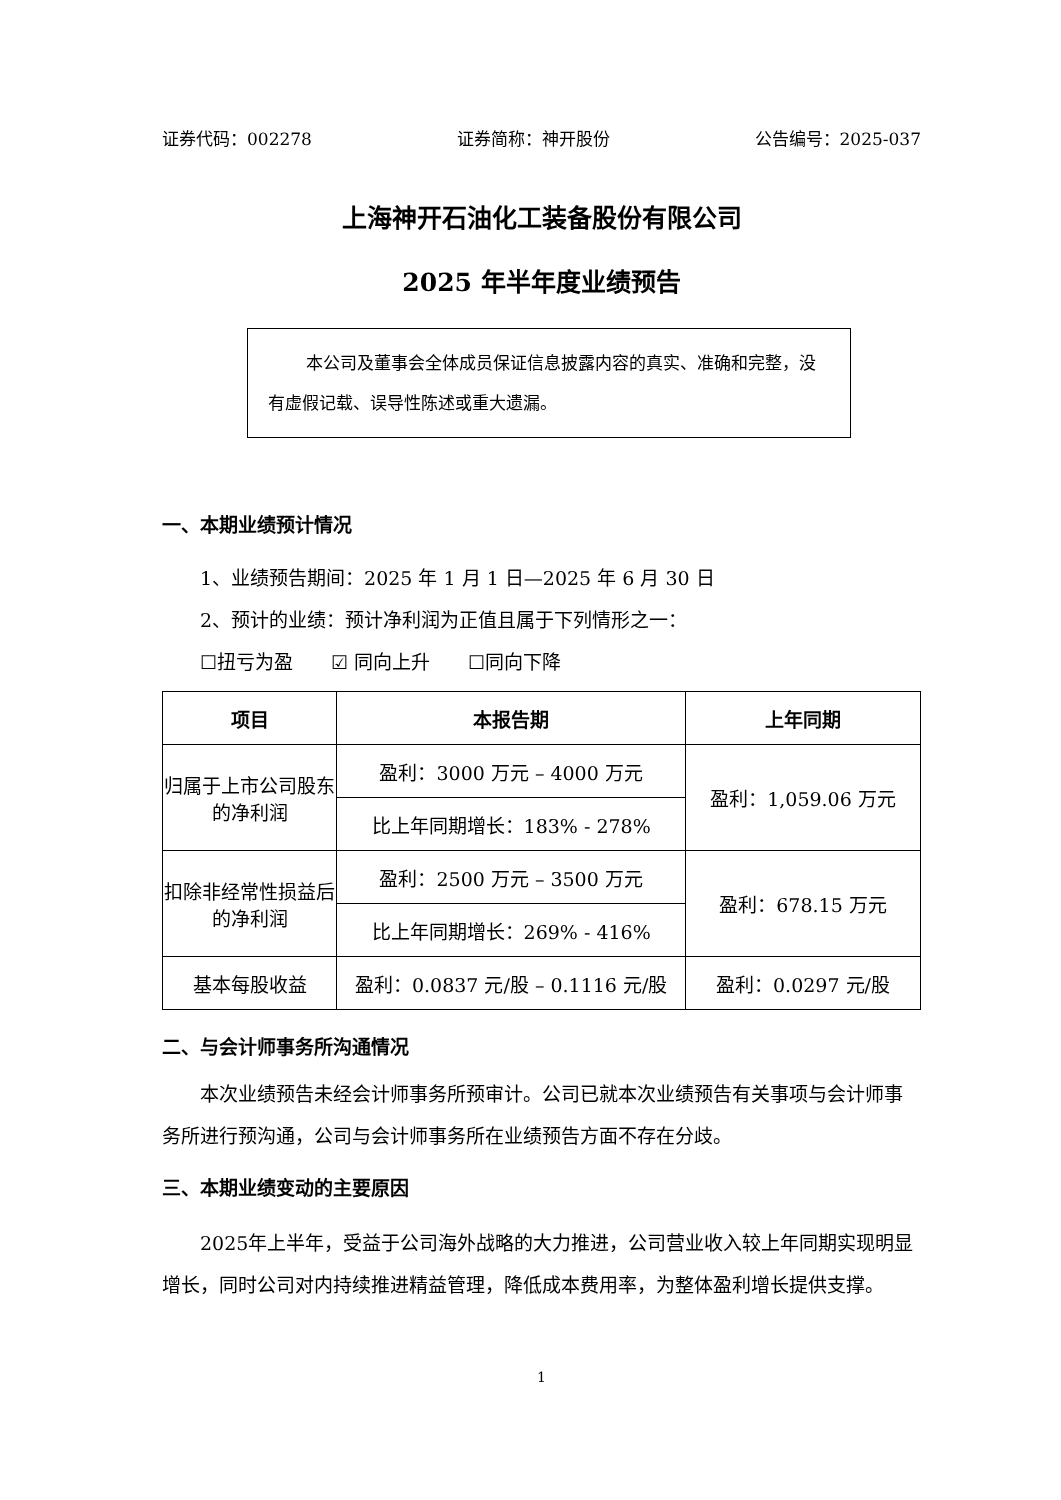证券代码：002278 证券简称：神开股份 公告编号：2025-037
上海神开石油化工装备股份有限公司
2025 年半年度业绩预告
本公司及董事会全体成员保证信息披露内容的真实、准确和完整，没有虚假记载、误导性陈述或重大遗漏。
一、本期业绩预计情况
1、业绩预告期间：2025 年 1 月 1 日—2025 年 6 月 30 日
2、预计的业绩：预计净利润为正值且属于下列情形之一：
☐扭亏为盈　　☑ 同向上升　　☐同向下降
| 项目 | 本报告期 | 上年同期 |
| --- | --- | --- |
| 归属于上市公司股东的净利润 | 盈利：3000 万元 – 4000 万元 | 盈利：1,059.06 万元 |
| | 比上年同期增长：183% - 278% | |
| 扣除非经常性损益后的净利润 | 盈利：2500 万元 – 3500 万元 | 盈利：678.15 万元 |
| | 比上年同期增长：269% - 416% | |
| 基本每股收益 | 盈利：0.0837 元/股 – 0.1116 元/股 | 盈利：0.0297 元/股 |
二、与会计师事务所沟通情况
本次业绩预告未经会计师事务所预审计。公司已就本次业绩预告有关事项与会计师事务所进行预沟通，公司与会计师事务所在业绩预告方面不存在分歧。
三、本期业绩变动的主要原因
2025年上半年，受益于公司海外战略的大力推进，公司营业收入较上年同期实现明显增长，同时公司对内持续推进精益管理，降低成本费用率，为整体盈利增长提供支撑。
1